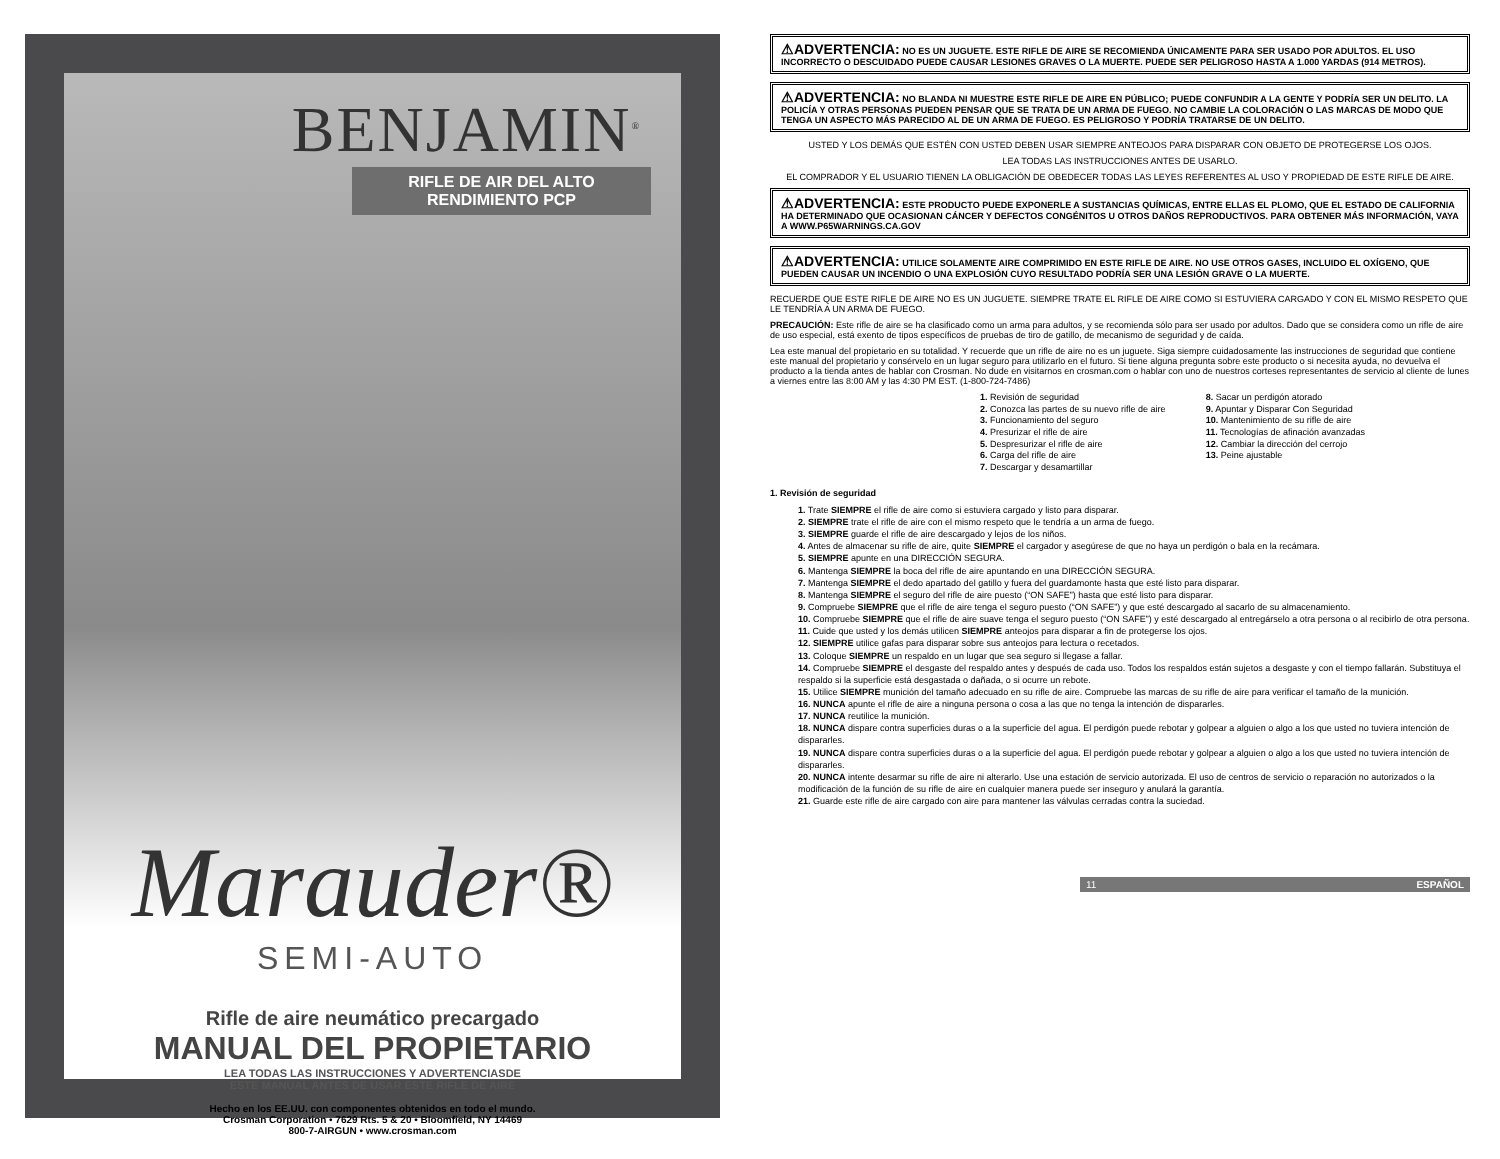BENJAMIN<sup>®</sup>
RIFLE DE AIR DEL ALTO RENDIMIENTO PCP
Marauder®
SEMI-AUTO
Rifle de aire neumático precargado
MANUAL DEL PROPIETARIO
LEA TODAS LAS INSTRUCCIONES Y ADVERTENCIASDE
ESTE MANUAL ANTES DE USAR ESTE RIFLE DE AIRE
Hecho en los EE.UU. con componentes obtenidos en todo el mundo.
Crosman Corporation • 7629 Rts. 5 & 20 • Bloomfield, NY 14469
800-7-AIRGUN • www.crosman.com
⚠ADVERTENCIA: NO ES UN JUGUETE. ESTE RIFLE DE AIRE SE RECOMIENDA ÚNICAMENTE PARA SER USADO POR ADULTOS. EL USO INCORRECTO O DESCUIDADO PUEDE CAUSAR LESIONES GRAVES O LA MUERTE. PUEDE SER PELIGROSO HASTA A 1.000 YARDAS (914 METROS).
⚠ADVERTENCIA: NO BLANDA NI MUESTRE ESTE RIFLE DE AIRE EN PÚBLICO; PUEDE CONFUNDIR A LA GENTE Y PODRÍA SER UN DELITO. LA POLICÍA Y OTRAS PERSONAS PUEDEN PENSAR QUE SE TRATA DE UN ARMA DE FUEGO. NO CAMBIE LA COLORACIÓN O LAS MARCAS DE MODO QUE TENGA UN ASPECTO MÁS PARECIDO AL DE UN ARMA DE FUEGO. ES PELIGROSO Y PODRÍA TRATARSE DE UN DELITO.
USTED Y LOS DEMÁS QUE ESTÉN CON USTED DEBEN USAR SIEMPRE ANTEOJOS PARA DISPARAR CON OBJETO DE PROTEGERSE LOS OJOS.
LEA TODAS LAS INSTRUCCIONES ANTES DE USARLO.
EL COMPRADOR Y EL USUARIO TIENEN LA OBLIGACIÓN DE OBEDECER TODAS LAS LEYES REFERENTES AL USO Y PROPIEDAD DE ESTE RIFLE DE AIRE.
⚠ADVERTENCIA: ESTE PRODUCTO PUEDE EXPONERLE A SUSTANCIAS QUÍMICAS, ENTRE ELLAS EL PLOMO, QUE EL ESTADO DE CALIFORNIA HA DETERMINADO QUE OCASIONAN CÁNCER Y DEFECTOS CONGÉNITOS U OTROS DAÑOS REPRODUCTIVOS. PARA OBTENER MÁS INFORMACIÓN, VAYA A WWW.P65WARNINGS.CA.GOV
⚠ADVERTENCIA: UTILICE SOLAMENTE AIRE COMPRIMIDO EN ESTE RIFLE DE AIRE. NO USE OTROS GASES, INCLUIDO EL OXÍGENO, QUE PUEDEN CAUSAR UN INCENDIO O UNA EXPLOSIÓN CUYO RESULTADO PODRÍA SER UNA LESIÓN GRAVE O LA MUERTE.
RECUERDE QUE ESTE RIFLE DE AIRE NO ES UN JUGUETE. SIEMPRE TRATE EL RIFLE DE AIRE COMO SI ESTUVIERA CARGADO Y CON EL MISMO RESPETO QUE LE TENDRÍA A UN ARMA DE FUEGO.
PRECAUCIÓN: Este rifle de aire se ha clasificado como un arma para adultos, y se recomienda sólo para ser usado por adultos. Dado que se considera como un rifle de aire de uso especial, está exento de tipos específicos de pruebas de tiro de gatillo, de mecanismo de seguridad y de caída.
Lea este manual del propietario en su totalidad. Y recuerde que un rifle de aire no es un juguete. Siga siempre cuidadosamente las instrucciones de seguridad que contiene este manual del propietario y consérvelo en un lugar seguro para utilizarlo en el futuro. Si tiene alguna pregunta sobre este producto o si necesita ayuda, no devuelva el producto a la tienda antes de hablar con Crosman. No dude en visitarnos en crosman.com o hablar con uno de nuestros corteses representantes de servicio al cliente de lunes a viernes entre las 8:00 AM y las 4:30 PM EST. (1-800-724-7486)
1. Revisión de seguridad
2. Conozca las partes de su nuevo rifle de aire
3. Funcionamiento del seguro
4. Presurizar el rifle de aire
5. Despresurizar el rifle de aire
6. Carga del rifle de aire
7. Descargar y desamartillar
8. Sacar un perdigón atorado
9. Apuntar y Disparar Con Seguridad
10. Mantenimiento de su rifle de aire
11. Tecnologías de afinación avanzadas
12. Cambiar la dirección del cerrojo
13. Peine ajustable
1. Revisión de seguridad
1. Trate SIEMPRE el rifle de aire como si estuviera cargado y listo para disparar.
2. SIEMPRE trate el rifle de aire con el mismo respeto que le tendría a un arma de fuego.
3. SIEMPRE guarde el rifle de aire descargado y lejos de los niños.
4. Antes de almacenar su rifle de aire, quite SIEMPRE el cargador y asegúrese de que no haya un perdigón o bala en la recámara.
5. SIEMPRE apunte en una DIRECCIÓN SEGURA.
6. Mantenga SIEMPRE la boca del rifle de aire apuntando en una DIRECCIÓN SEGURA.
7. Mantenga SIEMPRE el dedo apartado del gatillo y fuera del guardamonte hasta que esté listo para disparar.
8. Mantenga SIEMPRE el seguro del rifle de aire puesto (“ON SAFE”) hasta que esté listo para disparar.
9. Compruebe SIEMPRE que el rifle de aire tenga el seguro puesto (“ON SAFE”) y que esté descargado al sacarlo de su almacenamiento.
10. Compruebe SIEMPRE que el rifle de aire suave tenga el seguro puesto (“ON SAFE”) y esté descargado al entregárselo a otra persona o al recibirlo de otra persona.
11. Cuide que usted y los demás utilicen SIEMPRE anteojos para disparar a fin de protegerse los ojos.
12. SIEMPRE utilice gafas para disparar sobre sus anteojos para lectura o recetados.
13. Coloque SIEMPRE un respaldo en un lugar que sea seguro si llegase a fallar.
14. Compruebe SIEMPRE el desgaste del respaldo antes y después de cada uso. Todos los respaldos están sujetos a desgaste y con el tiempo fallarán. Substituya el respaldo si la superficie está desgastada o dañada, o si ocurre un rebote.
15. Utilice SIEMPRE munición del tamaño adecuado en su rifle de aire. Compruebe las marcas de su rifle de aire para verificar el tamaño de la munición.
16. NUNCA apunte el rifle de aire a ninguna persona o cosa a las que no tenga la intención de dispararles.
17. NUNCA reutilice la munición.
18. NUNCA dispare contra superficies duras o a la superficie del agua. El perdigón puede rebotar y golpear a alguien o algo a los que usted no tuviera intención de dispararles.
19. NUNCA dispare contra superficies duras o a la superficie del agua. El perdigón puede rebotar y golpear a alguien o algo a los que usted no tuviera intención de dispararles.
20. NUNCA intente desarmar su rifle de aire ni alterarlo. Use una estación de servicio autorizada. El uso de centros de servicio o reparación no autorizados o la modificación de la función de su rifle de aire en cualquier manera puede ser inseguro y anulará la garantía.
21. Guarde este rifle de aire cargado con aire para mantener las válvulas cerradas contra la suciedad.
11 ESPAÑOL